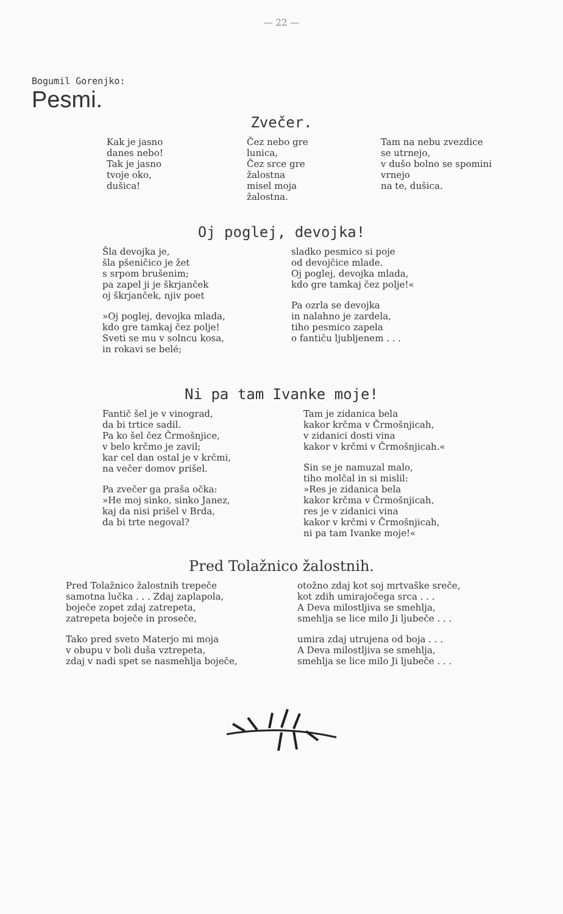— 22 —
Bogumil Gorenjko:
Pesmi.
Zvečer.
Kak je jasno
danes nebo!
Tak je jasno
tvoje oko,
dušica!
Čez nebo gre
lunica,
Čez srce gre
žalostna
misel moja
žalostna.
Tam na nebu zvezdice
se utrnejo,
v dušo bolno se spomini
vrnejo
na te, dušica.
Oj poglej, devojka!
Šla devojka je,
šla pšeničico je žet
s srpom brušenim;
pa zapel ji je škrjanček
oj škrjanček, njiv poet
»Oj poglej, devojka mlada,
kdo gre tamkaj čez polje!
Sveti se mu v solncu kosa,
in rokavi se belé;
sladko pesmico si poje
od devojčice mlade.
Oj poglej, devojka mlada,
kdo gre tamkaj čez polje!«
Pa ozrla se devojka
in nalahno je zardela,
tiho pesmico zapela
o fantiču ljubljenem . . .
Ni pa tam Ivanke moje!
Fantič šel je v vinograd,
da bi trtice sadil.
Pa ko šel čez Črmošnjice,
v belo krčmo je zavil;
kar cel dan ostal je v krčmi,
na večer domov prišel.
Pa zvečer ga praša očka:
»He moj sinko, sinko Janez,
kaj da nisi prišel v Brda,
da bi trte negoval?
Tam je zidanica bela
kakor krčma v Črmošnjicah,
v zidanici dosti vina
kakor v krčmi v Črmošnjicah.«
Sin se je namuzal malo,
tiho molčal in si mislil:
»Res je zidanica bela
kakor krčma v Črmošnjicah,
res je v zidanici vina
kakor v krčmi v Črmošnjicah,
ni pa tam Ivanke moje!«
Pred Tolažnico žalostnih.
Pred Tolažnico žalostnih trepeče
samotna lučka . . . Zdaj zaplapola,
boječe zopet zdaj zatrepeta,
zatrepeta boječe in proseče,
Tako pred sveto Materjo mi moja
v obupu v boli duša vztrepeta,
zdaj v nadi spet se nasmehlja boječe,
otožno zdaj kot soj mrtvaške sreče,
kot zdih umirajočega srca . . .
A Deva milostljiva se smehlja,
smehlja se lice milo Ji ljubeče . . .
umira zdaj utrujena od boja . . .
A Deva milostljiva se smehlja,
smehlja se lice milo Ji ljubeče . . .